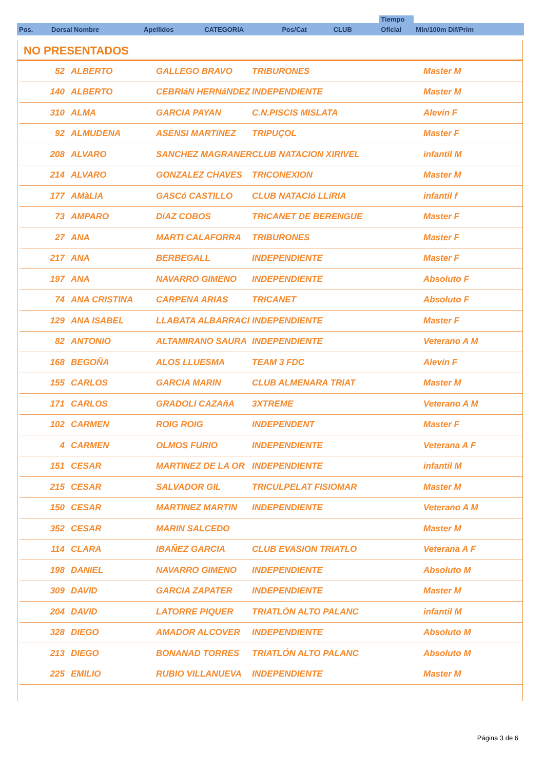| | | | | | | | Tiempo | |
| Pos. | Dorsal Nombre | Apellidos | CATEGORIA | Pos/Cat | CLUB | | Oficial | Min/100m Dif/Prim |
NO PRESENTADOS
| 52 | ALBERTO | GALLEGO BRAVO | TRIBURONES | Master M |
| 140 | ALBERTO | CEBRIáN HERNáNDEZ | INDEPENDIENTE | Master M |
| 310 | ALMA | GARCIA PAYAN | C.N.PISCIS MISLATA | Alevin F |
| 92 | ALMUDENA | ASENSI MARTíNEZ | TRIPUÇOL | Master F |
| 208 | ALVARO | SANCHEZ MAGRANER | CLUB NATACION XIRIVEL | infantil M |
| 214 | ALVARO | GONZALEZ CHAVES | TRICONEXION | Master M |
| 177 | AMàLIA | GASCó CASTILLO | CLUB NATACIó LLíRIA | infantil f |
| 73 | AMPARO | DíAZ COBOS | TRICANET DE BERENGUE | Master F |
| 27 | ANA | MARTI CALAFORRA | TRIBURONES | Master F |
| 217 | ANA | BERBEGALL | INDEPENDIENTE | Master F |
| 197 | ANA | NAVARRO GIMENO | INDEPENDIENTE | Absoluto F |
| 74 | ANA CRISTINA | CARPENA ARIAS | TRICANET | Absoluto F |
| 129 | ANA ISABEL | LLABATA ALBARRACI | INDEPENDIENTE | Master F |
| 82 | ANTONIO | ALTAMIRANO SAURA | INDEPENDIENTE | Veterano A M |
| 168 | BEGOÑA | ALOS LLUESMA | TEAM 3 FDC | Alevin F |
| 155 | CARLOS | GARCIA MARIN | CLUB ALMENARA TRIAT | Master M |
| 171 | CARLOS | GRADOLI CAZAñA | 3XTREME | Veterano A M |
| 102 | CARMEN | ROIG ROIG | INDEPENDENT | Master F |
| 4 | CARMEN | OLMOS FURIO | INDEPENDIENTE | Veterana A F |
| 151 | CESAR | MARTINEZ DE LA OR | INDEPENDIENTE | infantil M |
| 215 | CESAR | SALVADOR GIL | TRICULPELAT FISIOMAR | Master M |
| 150 | CESAR | MARTINEZ MARTIN | INDEPENDIENTE | Veterano A M |
| 352 | CESAR | MARIN SALCEDO | | Master M |
| 114 | CLARA | IBAÑEZ GARCIA | CLUB EVASION TRIATLO | Veterana A F |
| 198 | DANIEL | NAVARRO GIMENO | INDEPENDIENTE | Absoluto M |
| 309 | DAVID | GARCIA ZAPATER | INDEPENDIENTE | Master M |
| 204 | DAVID | LATORRE PIQUER | TRIATLÓN ALTO PALANC | infantil M |
| 328 | DIEGO | AMADOR ALCOVER | INDEPENDIENTE | Absoluto M |
| 213 | DIEGO | BONANAD TORRES | TRIATLÓN ALTO PALANC | Absoluto M |
| 225 | EMILIO | RUBIO VILLANUEVA | INDEPENDIENTE | Master M |
Página 3 de 6